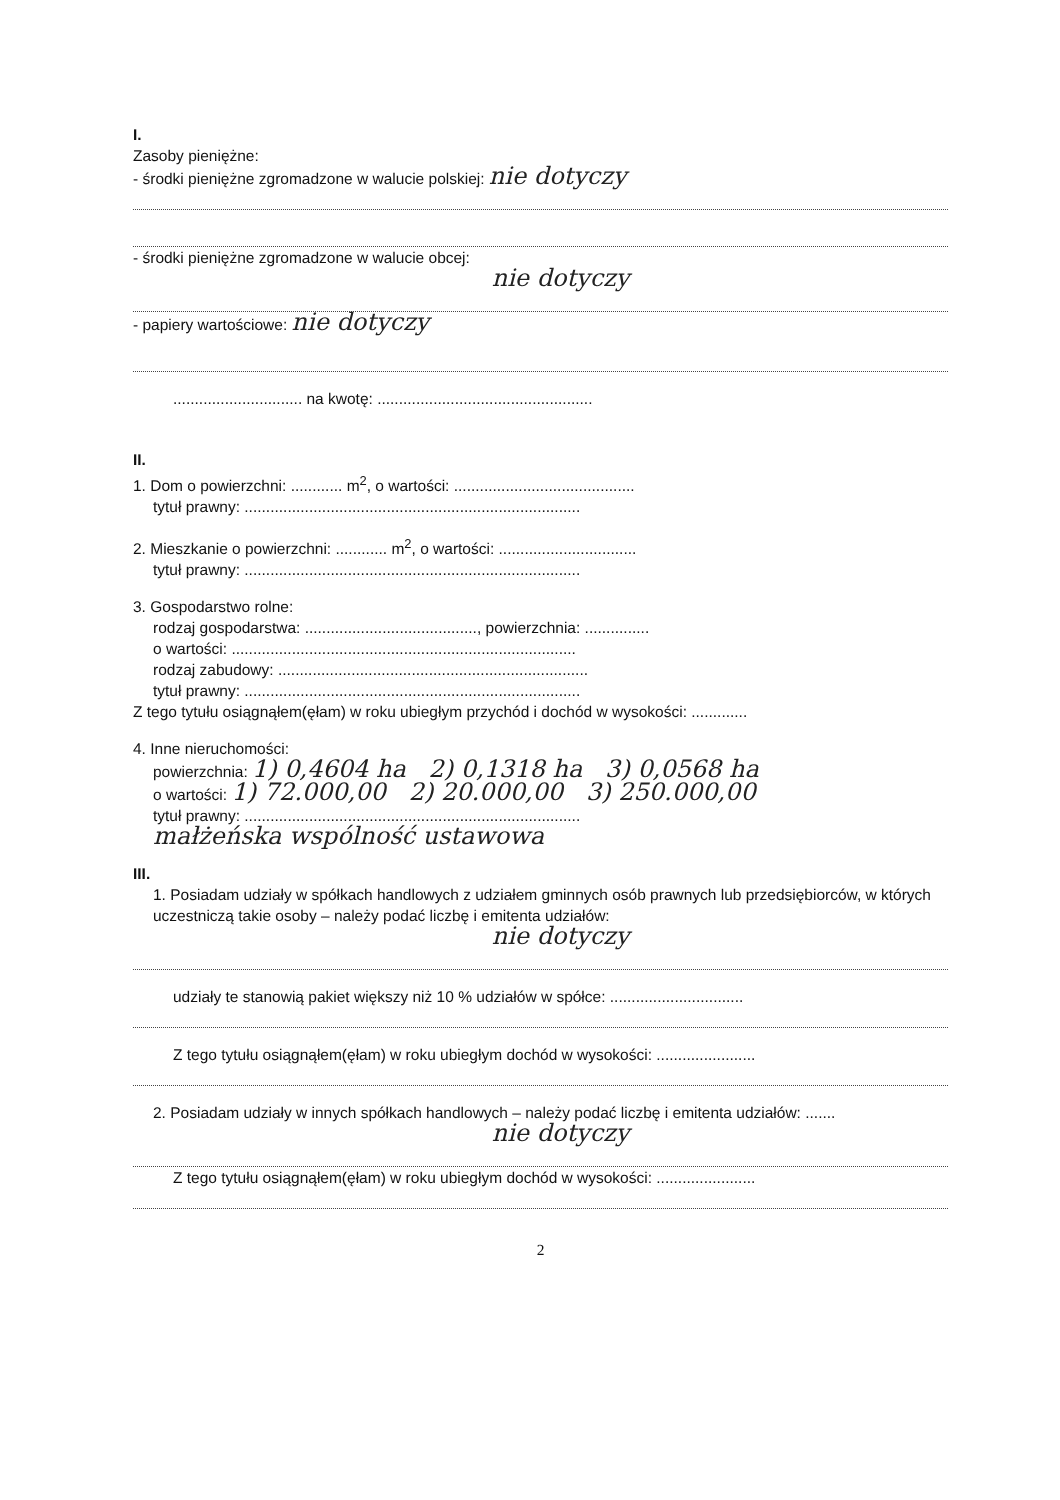I.
Zasoby pieniężne:
- środki pieniężne zgromadzone w walucie polskiej: nie dotyczy
- środki pieniężne zgromadzone w walucie obcej:
nie dotyczy
- papiery wartościowe: nie dotyczy
.............................. na kwotę: ..................................................
II.
1. Dom o powierzchni: ............ m<sup>2</sup>, o wartości: ..........................................
tytuł prawny: ..............................................................................
2. Mieszkanie o powierzchni: ............ m<sup>2</sup>, o wartości: ................................
tytuł prawny: ..............................................................................
3. Gospodarstwo rolne:
rodzaj gospodarstwa: ........................................, powierzchnia: ...............
o wartości: ................................................................................
rodzaj zabudowy: ........................................................................
tytuł prawny: ..............................................................................
Z tego tytułu osiągnąłem(ęłam) w roku ubiegłym przychód i dochód w wysokości: .............
4. Inne nieruchomości:
powierzchnia: 1) 0,4604 ha 2) 0,1318 ha 3) 0,0568 ha
o wartości: 1) 72.000,00 2) 20.000,00 3) 250.000,00
tytuł prawny: ..............................................................................
małżeńska wspólność ustawowa
III.
1. Posiadam udziały w spółkach handlowych z udziałem gminnych osób prawnych lub przedsiębiorców, w których uczestniczą takie osoby – należy podać liczbę i emitenta udziałów:
nie dotyczy
udziały te stanowią pakiet większy niż 10 % udziałów w spółce: ...............................
Z tego tytułu osiągnąłem(ęłam) w roku ubiegłym dochód w wysokości: .......................
2. Posiadam udziały w innych spółkach handlowych – należy podać liczbę i emitenta udziałów: .......
nie dotyczy
Z tego tytułu osiągnąłem(ęłam) w roku ubiegłym dochód w wysokości: .......................
2